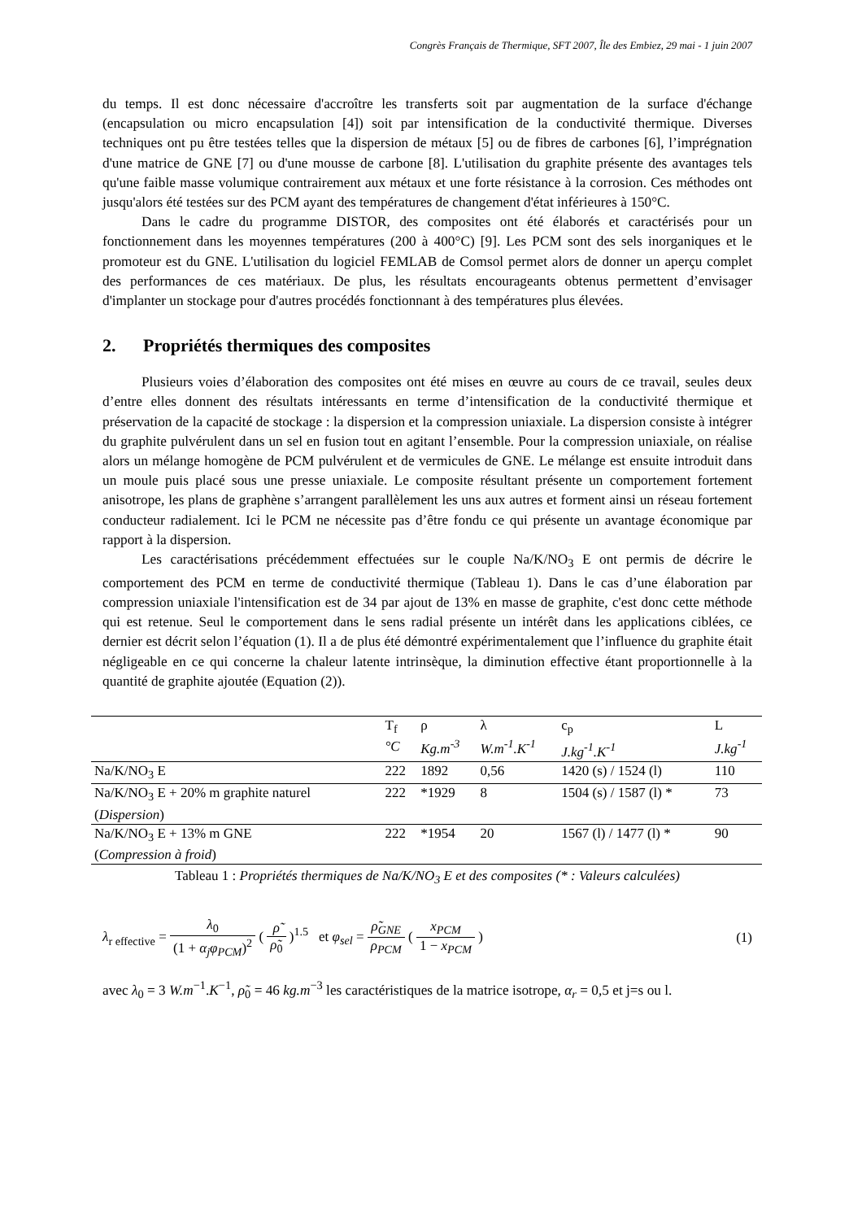Congrès Français de Thermique, SFT 2007, Île des Embiez, 29 mai - 1 juin 2007
du temps. Il est donc nécessaire d'accroître les transferts soit par augmentation de la surface d'échange (encapsulation ou micro encapsulation [4]) soit par intensification de la conductivité thermique. Diverses techniques ont pu être testées telles que la dispersion de métaux [5] ou de fibres de carbones [6], l’imprégnation d'une matrice de GNE [7] ou d'une mousse de carbone [8]. L'utilisation du graphite présente des avantages tels qu'une faible masse volumique contrairement aux métaux et une forte résistance à la corrosion. Ces méthodes ont jusqu'alors été testées sur des PCM ayant des températures de changement d'état inférieures à 150°C.
Dans le cadre du programme DISTOR, des composites ont été élaborés et caractérisés pour un fonctionnement dans les moyennes températures (200 à 400°C) [9]. Les PCM sont des sels inorganiques et le promoteur est du GNE. L'utilisation du logiciel FEMLAB de Comsol permet alors de donner un aperçu complet des performances de ces matériaux. De plus, les résultats encourageants obtenus permettent d’envisager d'implanter un stockage pour d'autres procédés fonctionnant à des températures plus élevées.
2. Propriétés thermiques des composites
Plusieurs voies d’élaboration des composites ont été mises en œuvre au cours de ce travail, seules deux d’entre elles donnent des résultats intéressants en terme d’intensification de la conductivité thermique et préservation de la capacité de stockage : la dispersion et la compression uniaxiale. La dispersion consiste à intégrer du graphite pulvérulent dans un sel en fusion tout en agitant l’ensemble. Pour la compression uniaxiale, on réalise alors un mélange homogène de PCM pulvérulent et de vermicules de GNE. Le mélange est ensuite introduit dans un moule puis placé sous une presse uniaxiale. Le composite résultant présente un comportement fortement anisotrope, les plans de graphène s’arrangent parallèlement les uns aux autres et forment ainsi un réseau fortement conducteur radialement. Ici le PCM ne nécessite pas d’être fondu ce qui présente un avantage économique par rapport à la dispersion.
Les caractérisations précédemment effectuées sur le couple Na/K/NO<sub>3</sub> E ont permis de décrire le comportement des PCM en terme de conductivité thermique (Tableau 1). Dans le cas d’une élaboration par compression uniaxiale l'intensification est de 34 par ajout de 13% en masse de graphite, c'est donc cette méthode qui est retenue. Seul le comportement dans le sens radial présente un intérêt dans les applications ciblées, ce dernier est décrit selon l’équation (1). Il a de plus été démontré expérimentalement que l’influence du graphite était négligeable en ce qui concerne la chaleur latente intrinsèque, la diminution effective étant proportionnelle à la quantité de graphite ajoutée (Equation (2)).
| | T<sub>f</sub> °C | ρ Kg.m<sup>-3</sup> | λ W.m<sup>-1</sup>.K<sup>-1</sup> | c<sub>p</sub> J.kg<sup>-1</sup>.K<sup>-1</sup> | L J.kg<sup>-1</sup> |
| --- | --- | --- | --- | --- | --- |
| Na/K/NO<sub>3</sub> E | 222 | 1892 | 0,56 | 1420 (s) / 1524 (l) | 110 |
| Na/K/NO<sub>3</sub> E + 20% m graphite naturel ( Dispersion ) | 222 | *1929 | 8 | 1504 (s) / 1587 (l) * | 73 |
| Na/K/NO<sub>3</sub> E + 13% m GNE ( Compression à froid ) | 222 | *1954 | 20 | 1567 (l) / 1477 (l) * | 90 |
Tableau 1 : Propriétés thermiques de Na/K/NO<sub>3</sub> E et des composites (* : Valeurs calculées)
λ<sub>r effective</sub> = λ<sub>0</sub> (1 + α<sub>j</sub>φ<sub>PCM</sub>)<sup>2</sup> ( ρ̃ ρ̃<sub>0</sub> )<sup>1.5</sup> et φ<sub>sel</sub> = ρ̃<sub>GNE</sub> ρ<sub>PCM</sub> ( x<sub>PCM</sub> 1 − x<sub>PCM</sub> )
(1)
avec λ<sub>0</sub> = 3 W.m<sup>−1</sup>.K<sup>−1</sup>, ρ̃<sub>0</sub> = 46 kg.m<sup>−3</sup> les caractéristiques de la matrice isotrope, α<sub>r</sub> = 0,5 et j=s ou l.